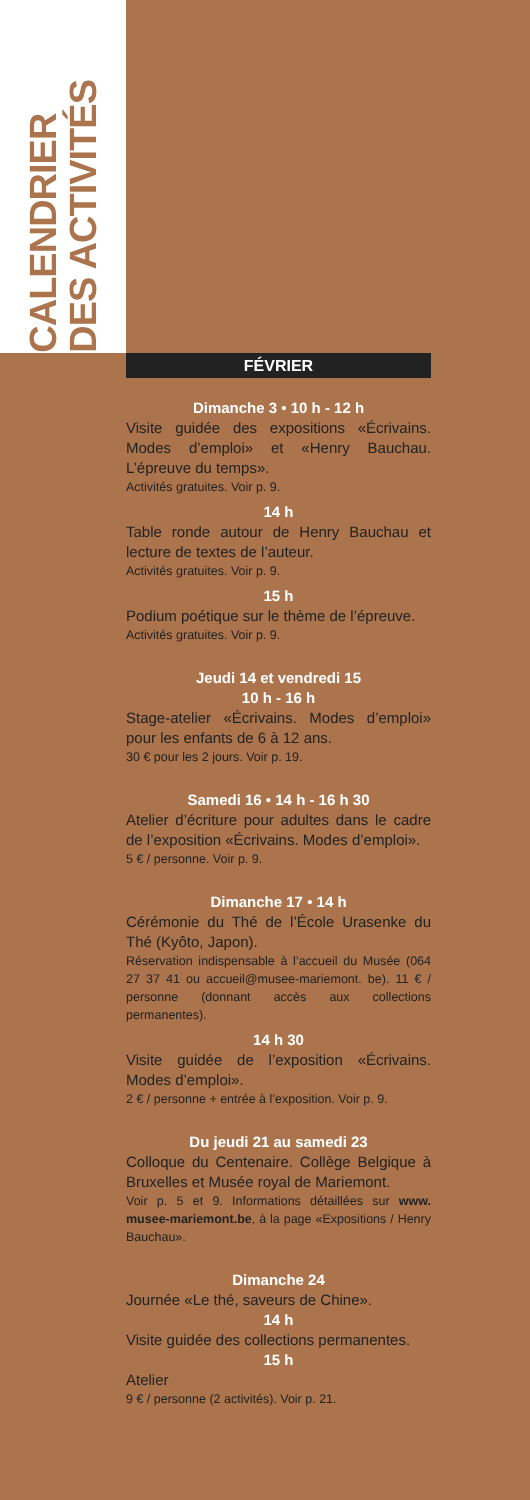CALENDRIER
DES ACTIVITÉS
FÉVRIER
Dimanche 3 • 10 h - 12 h
Visite guidée des expositions «Écrivains. Modes d’emploi» et «Henry Bauchau. L’épreuve du temps».
Activités gratuites. Voir p. 9.
14 h
Table ronde autour de Henry Bauchau et lecture de textes de l’auteur.
Activités gratuites. Voir p. 9.
15 h
Podium poétique sur le thème de l’épreuve.
Activités gratuites. Voir p. 9.
Jeudi 14 et vendredi 15
10 h - 16 h
Stage-atelier «Écrivains. Modes d’emploi» pour les enfants de 6 à 12 ans.
30 € pour les 2 jours. Voir p. 19.
Samedi 16 • 14 h - 16 h 30
Atelier d’écriture pour adultes dans le cadre de l’exposition «Écrivains. Modes d’emploi».
5 € / personne. Voir p. 9.
Dimanche 17 • 14 h
Cérémonie du Thé de l’École Urasenke du Thé (Kyôto, Japon).
Réservation indispensable à l’accueil du Musée (064 27 37 41 ou accueil@musee-mariemont. be). 11 € / personne (donnant accès aux collections permanentes).
14 h 30
Visite guidée de l’exposition «Écrivains. Modes d’emploi».
2 € / personne + entrée à l’exposition. Voir p. 9.
Du jeudi 21 au samedi 23
Colloque du Centenaire. Collège Belgique à Bruxelles et Musée royal de Mariemont.
Voir p. 5 et 9. Informations détaillées sur www. musee-mariemont.be, à la page «Expositions / Henry Bauchau».
Dimanche 24
Journée «Le thé, saveurs de Chine».
14 h
Visite guidée des collections permanentes.
15 h
Atelier
9 € / personne (2 activités). Voir p. 21.